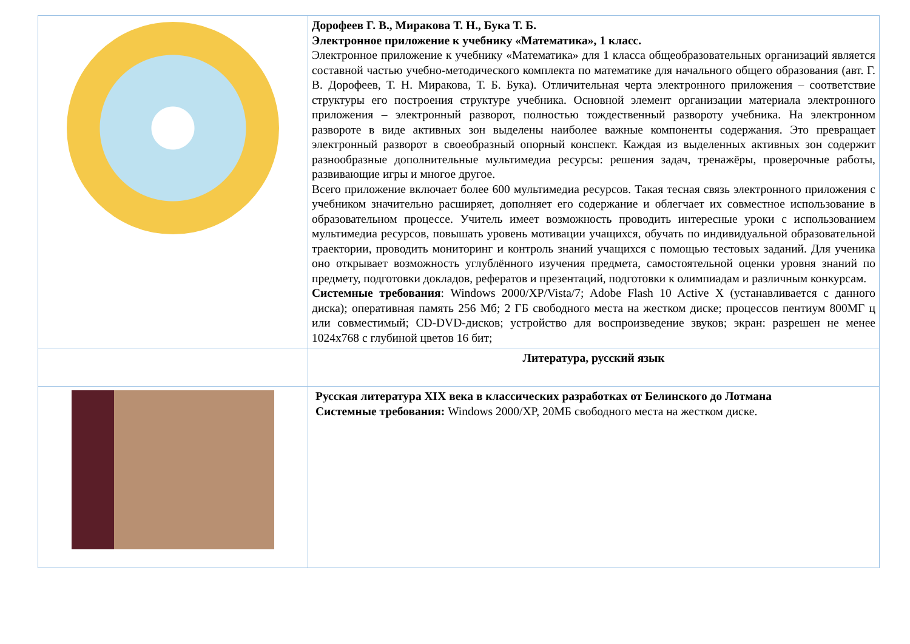| | Дорофеев Г. В., Миракова Т. Н., Бука Т. Б. Электронное приложение к учебнику «Математика», 1 класс. Электронное приложение к учебнику «Математика» для 1 класса общеобразовательных организаций является составной частью учебно-методического комплекта по математике для начального общего образования (авт. Г. В. Дорофеев, Т. Н. Миракова, Т. Б. Бука). Отличительная черта электронного приложения – соответствие структуры его построения структуре учебника. Основной элемент организации материала электронного приложения – электронный разворот, полностью тождественный развороту учебника. На электронном развороте в виде активных зон выделены наиболее важные компоненты содержания. Это превращает электронный разворот в своеобразный опорный конспект. Каждая из выделенных активных зон содержит разнообразные дополнительные мультимедиа ресурсы: решения задач, тренажёры, проверочные работы, развивающие игры и многое другое. Всего приложение включает более 600 мультимедиа ресурсов. Такая тесная связь электронного приложения с учебником значительно расширяет, дополняет его содержание и облегчает их совместное использование в образовательном процессе. Учитель имеет возможность проводить интересные уроки с использованием мультимедиа ресурсов, повышать уровень мотивации учащихся, обучать по индивидуальной образовательной траектории, проводить мониторинг и контроль знаний учащихся с помощью тестовых заданий. Для ученика оно открывает возможность углублённого изучения предмета, самостоятельной оценки уровня знаний по предмету, подготовки докладов, рефератов и презентаций, подготовки к олимпиадам и различным конкурсам. Системные требования : Windows 2000/XP/Vista/7; Adobe Flash 10 Active X (устанавливается с данного диска); оперативная память 256 Мб; 2 ГБ свободного места на жестком диске; процессов пентиум 800МГ ц или совместимый; CD-DVD-дисков; устройство для воспроизведение звуков; экран: разрешен не менее 1024x768 с глубиной цветов 16 бит; |
| | Литература, русский язык |
| | Русская литература XIX века в классических разработках от Белинского до Лотмана Системные требования: Windows 2000/XP, 20МБ свободного места на жестком диске. |